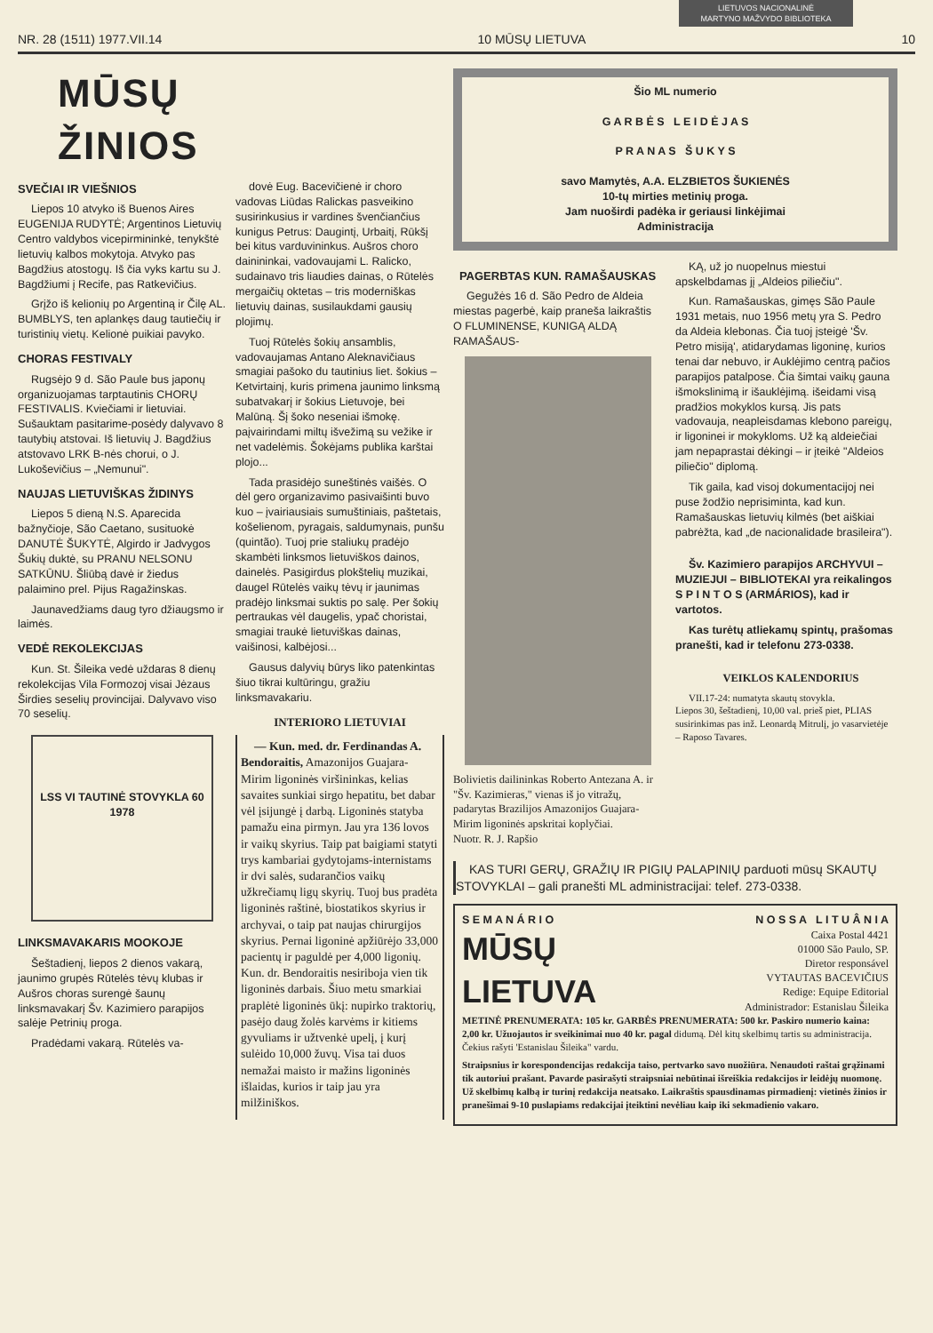LIETUVOS NACIONALINĖ
MARTYNO MAŽVYDO BIBLIOTEKA
NR. 28 (1511) 1977.VII.14 10 MŪSŲ LIETUVA 10
MŪSŲ ŽINIOS
SVEČIAI IR VIEŠNIOS
Liepos 10 atvyko iš Buenos Aires EUGENIJA RUDYTĖ; Argentinos Lietuvių Centro valdybos vicepirmininkė, tenykštė lietuvių kalbos mokytoja. Atvyko pas Bagdžius atostogų. Iš čia vyks kartu su J. Bagdžiumi į Recife, pas Ratkevičius.
Grįžo iš kelionių po Argentiną ir Čilę AL. BUMBLYS, ten aplankęs daug tautiečių ir turistinių vietų. Kelionė puikiai pavyko.
CHORAS FESTIVALY
Rugsėjo 9 d. São Paule bus japonų organizuojamas tarptautinis CHORŲ FESTIVALIS. Kviečiami ir lietuviai. Sušauktam pasitarime-posėdy dalyvavo 8 tautybių atstovai. Iš lietuvių J. Bagdžius atstovavo LRK B-nės chorui, o J. Lukoševičius – „Nemunui".
NAUJAS LIETUVIŠKAS ŽIDINYS
Liepos 5 dieną N.S. Aparecida bažnyčioje, São Caetano, susituokė DANUTĖ ŠUKYTĖ, Algirdo ir Jadvygos Šukių duktė, su PRANU NELSONU SATKŪNU. Šliūbą davė ir žiedus palaimino prel. Pijus Ragažinskas.
Jaunavedžiams daug tyro džiaugsmo ir laimės.
VEDĖ REKOLEKCIJAS
Kun. St. Šileika vedė uždaras 8 dienų rekolekcijas Vila Formozoj visai Jėzaus Širdies seselių provincijai. Dalyvavo viso 70 seselių.
LSS VI TAUTINĖ STOVYKLA 60 1978
LINKSMAVAKARIS MOOKOJE
Šeštadienį, liepos 2 dienos vakarą, jaunimo grupės Rūtelės tėvų klubas ir Aušros choras surengė šaunų linksmavakarį Šv. Kazimiero parapijos salėje Petrinių proga.
Pradėdami vakarą. Rūtelės va-
dovė Eug. Bacevičienė ir choro vadovas Liūdas Ralickas pasveikino susirinkusius ir vardines švenčiančius kunigus Petrus: Daugintį, Urbaitį, Rūkšį bei kitus varduvininkus. Aušros choro dainininkai, vadovaujami L. Ralicko, sudainavo tris liaudies dainas, o Rūtelės mergaičių oktetas – tris moderniškas lietuvių dainas, susilaukdami gausių plojimų.
Tuoj Rūtelės šokių ansamblis, vadovaujamas Antano Aleknavičiaus smagiai pašoko du tautinius liet. šokius – Ketvirtainį, kuris primena jaunimo linksmą subatvakarį ir šokius Lietuvoje, bei Malūną. Šį šoko neseniai išmokę. paįvairindami miltų išvežimą su vežike ir net vadelėmis. Šokėjams publika karštai plojo...
Tada prasidėjo suneštinės vaišės. O dėl gero organizavimo pasivaišinti buvo kuo – įvairiausiais sumuštiniais, paštetais, košelienom, pyragais, saldumynais, punšu (quintão). Tuoj prie staliukų pradėjo skambėti linksmos lietuviškos dainos, dainelės. Pasigirdus plokštelių muzikai, daugel Rūtelės vaikų tėvų ir jaunimas pradėjo linksmai suktis po salę. Per šokių pertraukas vėl daugelis, ypač choristai, smagiai traukė lietuviškas dainas, vaišinosi, kalbėjosi...
Gausus dalyvių būrys liko patenkintas šiuo tikrai kultūringu, gražiu linksmavakariu.
INTERIORO LIETUVIAI
— Kun. med. dr. Ferdinandas A. Bendoraitis, Amazonijos Guajara-Mirim ligoninės viršininkas, kelias savaites sunkiai sirgo hepatitu, bet dabar vėl įsijungė į darbą. Ligoninės statyba pamažu eina pirmyn. Jau yra 136 lovos ir vaikų skyrius. Taip pat baigiami statyti trys kambariai gydytojams-internistams ir dvi salės, sudarančios vaikų užkrečiamų ligų skyrių. Tuoj bus pradėta ligoninės raštinė, biostatikos skyrius ir archyvai, o taip pat naujas chirurgijos skyrius. Pernai ligoninė apžiūrėjo 33,000 pacientų ir paguldė per 4,000 ligonių. Kun. dr. Bendoraitis nesiriboja vien tik ligoninės darbais. Šiuo metu smarkiai praplėtė ligoninės ūkį: nupirko traktorių, pasėjo daug žolės karvėms ir kitiems gyvuliams ir užtvenkė upelį, į kurį sulėido 10,000 žuvų. Visa tai duos nemažai maisto ir mažins ligoninės išlaidas, kurios ir taip jau yra milžiniškos.
Šio ML numerio
G A R B Ė S L E I D Ė J A S
P R A N A S Š U K Y S
savo Mamytės, A.A. ELZBIETOS ŠUKIENĖS
10-tų mirties metinių proga.
Jam nuoširdi padėka ir geriausi linkėjimai
Administracija
PAGERBTAS KUN. RAMAŠAUSKAS
Gegužės 16 d. São Pedro de Aldeia miestas pagerbė, kaip praneša laikraštis O FLUMINENSE, KUNIGĄ ALDĄ RAMAŠAUS-
Bolivietis dailininkas Roberto Antezana A. ir "Šv. Kazimieras," vienas iš jo vitražų, padarytas Brazilijos Amazonijos Guajara-Mirim ligoninės apskritai koplyčiai.
Nuotr. R. J. Rapšio
KĄ, už jo nuopelnus miestui apskelbdamas jį „Aldeios piliečiu".
Kun. Ramašauskas, gimęs São Paule 1931 metais, nuo 1956 metų yra S. Pedro da Aldeia klebonas. Čia tuoj įsteigė 'Šv. Petro misiją', atidarydamas ligoninę, kurios tenai dar nebuvo, ir Auklėjimo centrą pačios parapijos patalpose. Čia šimtai vaikų gauna išmokslinimą ir išauklėjimą. išeidami visą pradžios mokyklos kursą. Jis pats vadovauja, neapleisdamas klebono pareigų, ir ligoninei ir mokykloms. Už ką aldeiečiai jam nepaprastai dėkingi – ir įteikė "Aldeios piliečio" diplomą.
Tik gaila, kad visoj dokumentacijoj nei puse žodžio neprisiminta, kad kun. Ramašauskas lietuvių kilmės (bet aiškiai pabrėžta, kad „de nacionalidade brasileira").
Šv. Kazimiero parapijos ARCHYVUI – MUZIEJUI – BIBLIOTEKAI yra reikalingos S P I N T O S (ARMÁRIOS), kad ir vartotos.
Kas turėtų atliekamų spintų, prašomas pranešti, kad ir telefonu 273-0338.
VEIKLOS KALENDORIUS
VII.17-24: numatyta skautų stovykla.
Liepos 30, šeštadienį, 10,00 val. prieš piet, PLIAS susirinkimas pas inž. Leonardą Mitrulį, jo vasarvietėje – Raposo Tavares.
KAS TURI GERŲ, GRAŽIŲ IR PIGIŲ PALAPINIŲ parduoti mūsų SKAUTŲ STOVYKLAI – gali pranešti ML administracijai: telef. 273-0338.
S E M A N Á R I O N O S S A L I T U Â N I A
MŪSŲ
LIETUVA
Caixa Postal 4421
01000 São Paulo, SP.
Diretor responsável
VYTAUTAS BACEVIČIUS
Redige: Equipe Editorial
Administrador: Estanislau Šileika
METINĖ PRENUMERATA: 105 kr. GARBĖS PRENUMERATA: 500 kr. Paskiro numerio kaina: 2,00 kr. Užuojautos ir sveikinimai nuo 40 kr. pagal didumą. Dėl kitų skelbimų tartis su administracija. Čekius rašyti 'Estanislau Šileika" vardu.
Straipsnius ir korespondencijas redakcija taiso, pertvarko savo nuožiūra. Nenaudoti raštai grąžinami tik autoriui prašant. Pavarde pasirašyti straipsniai nebūtinai išreiškia redakcijos ir leidėjų nuomonę. Už skelbimų kalbą ir turinį redakcija neatsako. Laikraštis spausdinamas pirmadienį: vietinės žinios ir pranešimai 9-10 puslapiams redakcijai įteiktini nevėliau kaip iki sekmadienio vakaro.